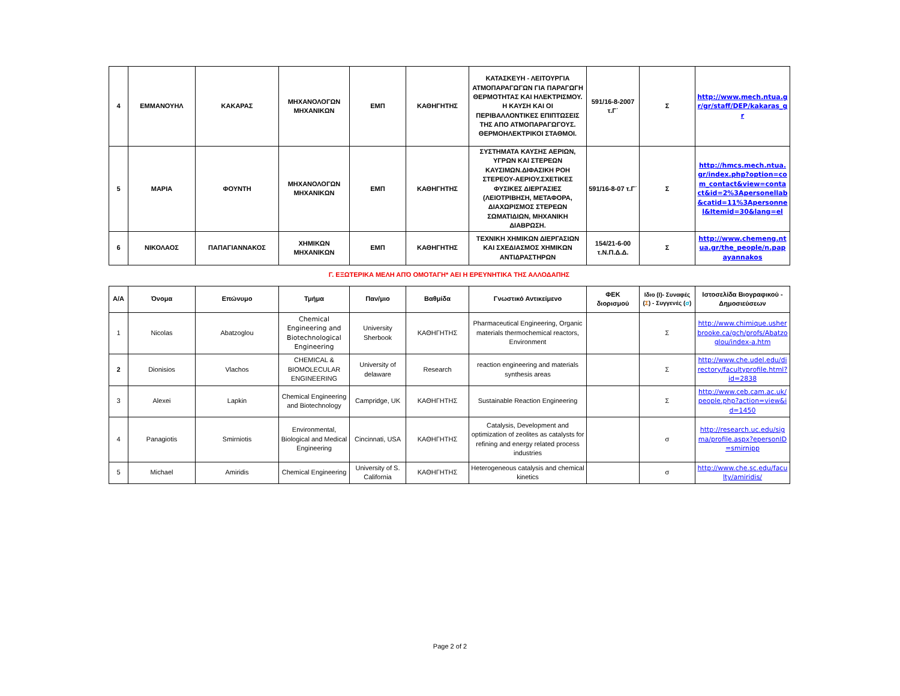| 4 | ΕΜΜΑΝΟΥΗΛ | ΚΑΚΑΡΑΣ | ΜΗΧΑΝΟΛΟΓΩΝ ΜΗΧΑΝΙΚΩΝ | ΕΜΠ | ΚΑΘΗΓΗΤΗΣ | ΚΑΤΑΣΚΕΥΗ - ΛΕΙΤΟΥΡΓΙΑ ΑΤΜΟΠΑΡΑΓΩΓΩΝ ΓΙΑ ΠΑΡΑΓΩΓΗ ΘΕΡΜΟΤΗΤΑΣ ΚΑΙ ΗΛΕΚΤΡΙΣΜΟΥ. Η ΚΑΥΣΗ ΚΑΙ ΟΙ ΠΕΡΙΒΑΛΛΟΝΤΙΚΕΣ ΕΠΙΠΤΩΣΕΙΣ ΤΗΣ ΑΠΟ ΑΤΜΟΠΑΡΑΓΩΓΟΥΣ. ΘΕΡΜΟΗΛΕΚΤΡΙΚΟΙ ΣΤΑΘΜΟΙ. | 591/16-8-2007 τ.Γ΄ | Σ | http://www.mech.ntua.gr/gr/staff/DEP/kakaras_gr |
| 5 | ΜΑΡΙΑ | ΦΟΥΝΤΗ | ΜΗΧΑΝΟΛΟΓΩΝ ΜΗΧΑΝΙΚΩΝ | ΕΜΠ | ΚΑΘΗΓΗΤΗΣ | ΣΥΣΤΗΜΑΤΑ ΚΑΥΣΗΣ ΑΕΡΙΩΝ, ΥΓΡΩΝ ΚΑΙ ΣΤΕΡΕΩΝ ΚΑΥΣΙΜΩΝ.ΔΙΦΑΣΙΚΗ ΡΟΗ ΣΤΕΡΕΟΥ-ΑΕΡΙΟΥ.ΣΧΕΤΙΚΕΣ ΦΥΣΙΚΕΣ ΔΙΕΡΓΑΣΙΕΣ (ΛΕΙΟΤΡΙΒΗΣΗ, ΜΕΤΑΦΟΡΑ, ΔΙΑΧΩΡΙΣΜΟΣ ΣΤΕΡΕΩΝ ΣΩΜΑΤΙΔΙΩΝ, ΜΗΧΑΝΙΚΗ ΔΙΑΒΡΩΣΗ. | 591/16-8-07 τ.Γ΄ | Σ | http://hmcs.mech.ntua.gr/index.php?option=com_contact&view=contact&id=2%3Apersonellab&catid=11%3Apersonnel&Itemid=30&lang=el |
| 6 | ΝΙΚΟΛΑΟΣ | ΠΑΠΑΓΙΑΝΝΑΚΟΣ | ΧΗΜΙΚΩΝ ΜΗΧΑΝΙΚΩΝ | ΕΜΠ | ΚΑΘΗΓΗΤΗΣ | ΤΕΧΝΙΚΗ ΧΗΜΙΚΩΝ ΔΙΕΡΓΑΣΙΩΝ ΚΑΙ ΣΧΕΔΙΑΣΜΟΣ ΧΗΜΙΚΩΝ ΑΝΤΙΔΡΑΣΤΗΡΩΝ | 154/21-6-00 τ.Ν.Π.Δ.Δ. | Σ | http://www.chemeng.ntua.gr/the_people/n.papayannakos |
Γ. ΕΞΩΤΕΡΙΚΑ ΜΕΛΗ ΑΠΌ ΟΜΟΤΑΓΗ* ΑΕΙ Η ΕΡΕΥΝΗΤΙΚΑ ΤΗΣ ΑΛΛΟΔΑΠΗΣ
| Α/Α | Όνομα | Επώνυμο | Τμήμα | Παν/μιο | Βαθμίδα | Γνωστικό Αντικείμενο | ΦΕΚ διορισμού | Ιδιο (Ι)- Συναφές ( Σ ) - Συγγενές ( σ ) | Ιστοσελίδα Βιογραφικού - Δημοσιεύσεων |
| --- | --- | --- | --- | --- | --- | --- | --- | --- | --- |
| 1 | Nicolas | Abatzoglou | Chemical Engineering and Biotechnological Engineering | University Sherbook | ΚΑΘΗΓΗΤΗΣ | Pharmaceutical Engineering, Organic materials thermochemical reactors, Environment | | Σ | http://www.chimique.usherbrooke.ca/gch/profs/Abatzoglou/index-a.htm |
| 2 | Dionisios | Vlachos | CHEMICAL & BIOMOLECULAR ENGINEERING | University of delaware | Research | reaction engineering and materials synthesis areas | | Σ | http://www.che.udel.edu/directory/facultyprofile.html?id=2838 |
| 3 | Alexei | Lapkin | Chemical Engineering and Biotechnology | Campridge, UK | ΚΑΘΗΓΗΤΗΣ | Sustainable Reaction Engineering | | Σ | http://www.ceb.cam.ac.uk/people.php?action=view&id=1450 |
| 4 | Panagiotis | Smirniotis | Environmental, Biological and Medical Engineering | Cincinnati, USA | ΚΑΘΗΓΗΤΗΣ | Catalysis, Development and optimization of zeolites as catalysts for refining and energy related process industries | | σ | http://research.uc.edu/sigma/profile.aspx?epersonID=smirnipp |
| 5 | Michael | Amiridis | Chemical Engineering | University of S. California | ΚΑΘΗΓΗΤΗΣ | Heterogeneous catalysis and chemical kinetics | | σ | http://www.che.sc.edu/faculty/amiridis/ |
Page 2 of 2